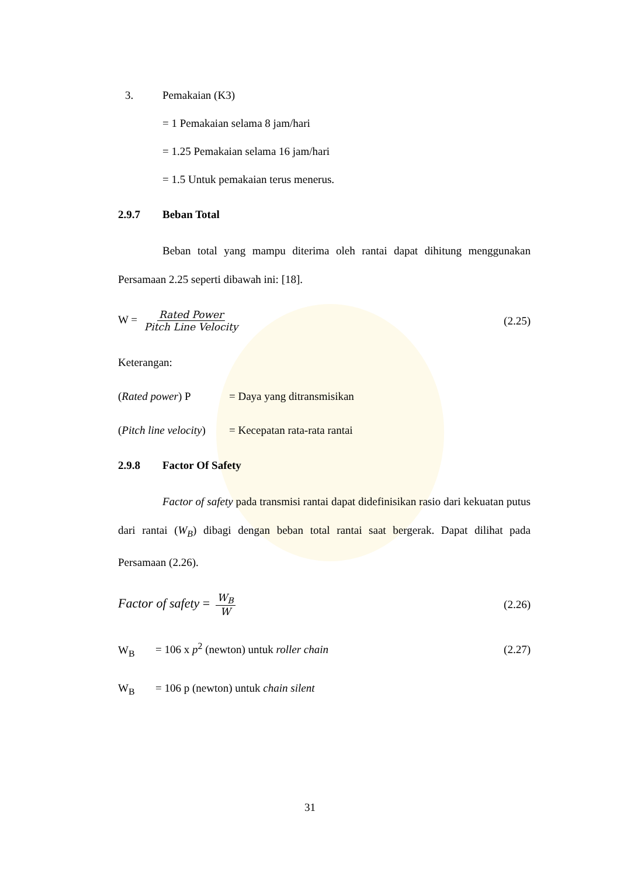3. Pemakaian (K3)
= 1 Pemakaian selama 8 jam/hari
= 1.25 Pemakaian selama 16 jam/hari
= 1.5 Untuk pemakaian terus menerus.
2.9.7 Beban Total
Beban total yang mampu diterima oleh rantai dapat dihitung menggunakan Persamaan 2.25 seperti dibawah ini: [18].
W = Rated Power Pitch Line Velocity (2.25)
Keterangan:
(Rated power) P = Daya yang ditransmisikan
(Pitch line velocity) = Kecepatan rata-rata rantai
2.9.8 Factor Of Safety
Factor of safety pada transmisi rantai dapat didefinisikan rasio dari kekuatan putus dari rantai (W<sub>B</sub>) dibagi dengan beban total rantai saat bergerak. Dapat dilihat pada Persamaan (2.26).
Factor of safety = W<sub>B</sub> W (2.26)
W<sub>B</sub> = 106 x p<sup>2</sup> (newton) untuk roller chain (2.27)
W<sub>B</sub> = 106 p (newton) untuk chain silent
31